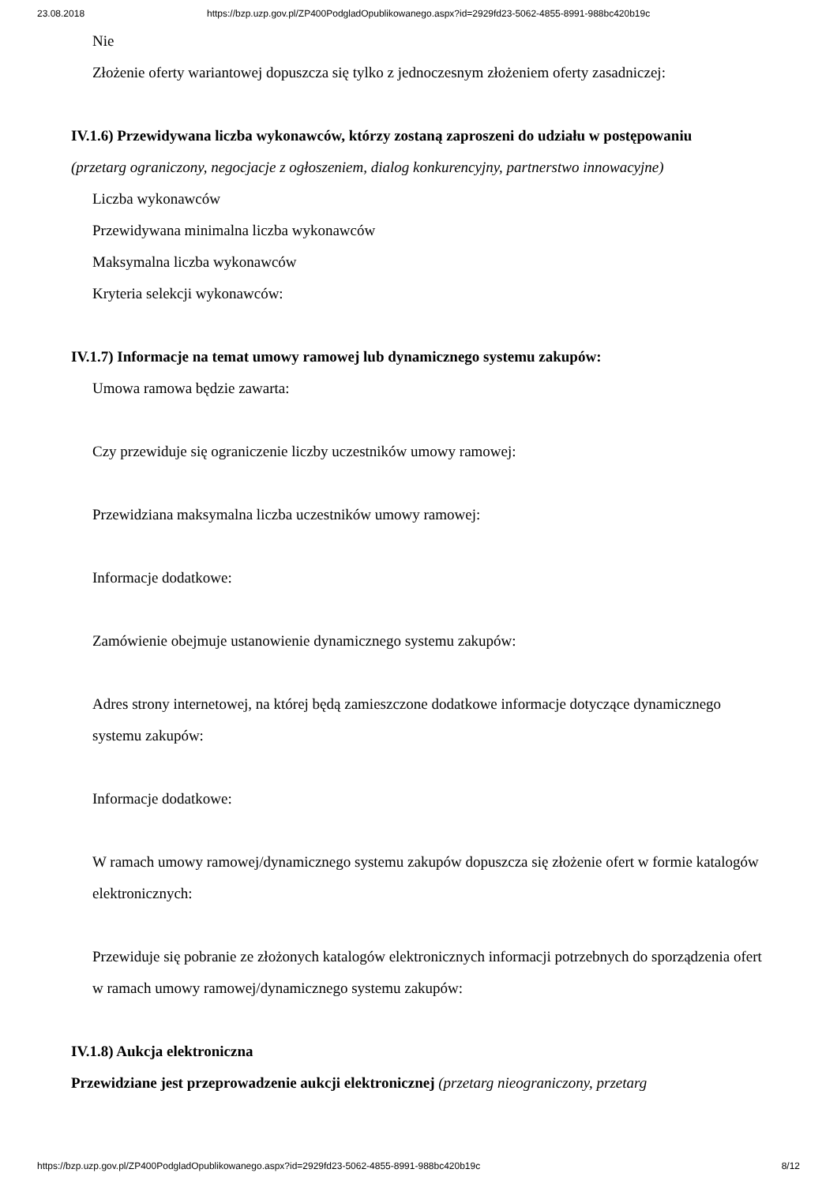23.08.2018 https://bzp.uzp.gov.pl/ZP400PodgladOpublikowanego.aspx?id=2929fd23-5062-4855-8991-988bc420b19c
Nie
Złożenie oferty wariantowej dopuszcza się tylko z jednoczesnym złożeniem oferty zasadniczej:
IV.1.6) Przewidywana liczba wykonawców, którzy zostaną zaproszeni do udziału w postępowaniu
(przetarg ograniczony, negocjacje z ogłoszeniem, dialog konkurencyjny, partnerstwo innowacyjne)
Liczba wykonawców
Przewidywana minimalna liczba wykonawców
Maksymalna liczba wykonawców
Kryteria selekcji wykonawców:
IV.1.7) Informacje na temat umowy ramowej lub dynamicznego systemu zakupów:
Umowa ramowa będzie zawarta:
Czy przewiduje się ograniczenie liczby uczestników umowy ramowej:
Przewidziana maksymalna liczba uczestników umowy ramowej:
Informacje dodatkowe:
Zamówienie obejmuje ustanowienie dynamicznego systemu zakupów:
Adres strony internetowej, na której będą zamieszczone dodatkowe informacje dotyczące dynamicznego systemu zakupów:
Informacje dodatkowe:
W ramach umowy ramowej/dynamicznego systemu zakupów dopuszcza się złożenie ofert w formie katalogów elektronicznych:
Przewiduje się pobranie ze złożonych katalogów elektronicznych informacji potrzebnych do sporządzenia ofert w ramach umowy ramowej/dynamicznego systemu zakupów:
IV.1.8) Aukcja elektroniczna
Przewidziane jest przeprowadzenie aukcji elektronicznej (przetarg nieograniczony, przetarg
https://bzp.uzp.gov.pl/ZP400PodgladOpublikowanego.aspx?id=2929fd23-5062-4855-8991-988bc420b19c 8/12